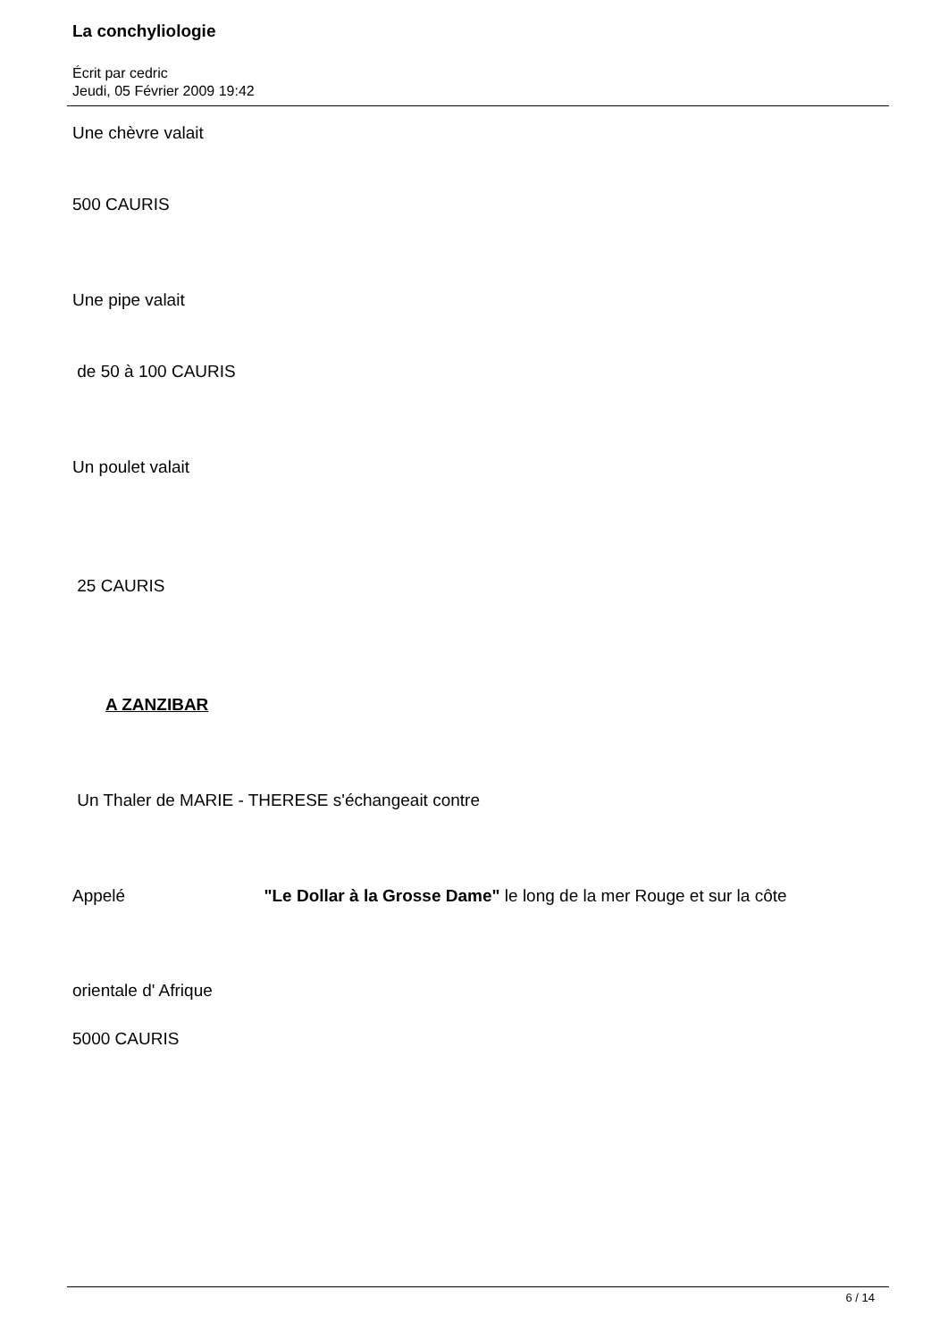La conchyliologie
Écrit par cedric
Jeudi, 05 Février 2009 19:42
Une chèvre valait
500 CAURIS
Une pipe valait
de 50 à 100 CAURIS
Un poulet valait
25 CAURIS
A ZANZIBAR
Un Thaler de MARIE - THERESE s'échangeait contre
Appelé "Le Dollar à la Grosse Dame" le long de la mer Rouge et sur la côte
orientale d' Afrique
5000 CAURIS
6 / 14